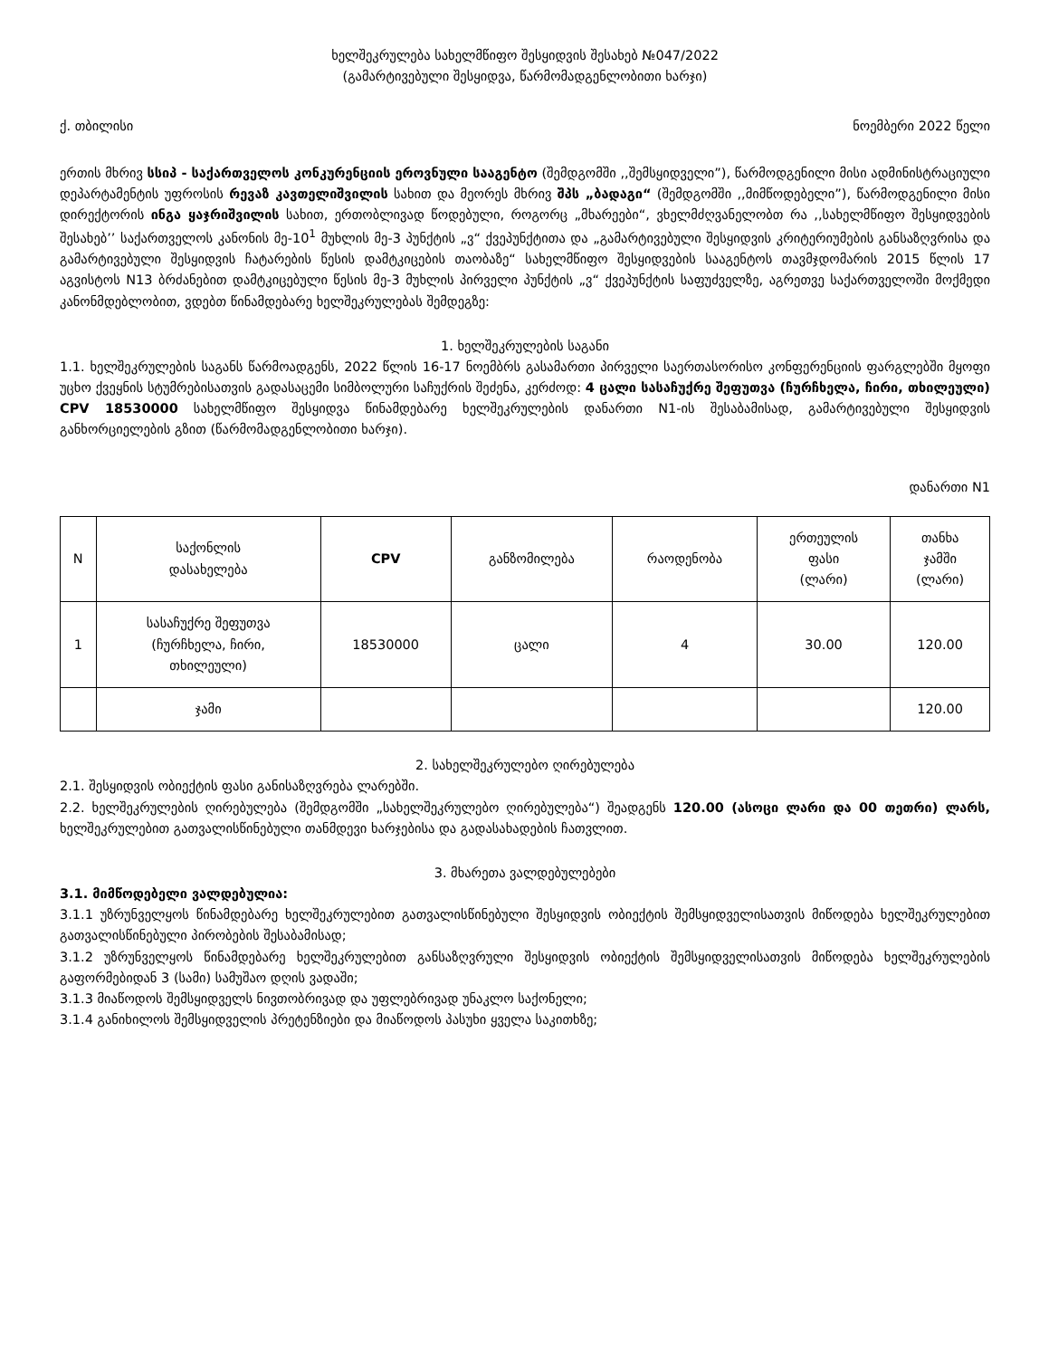ხელშეკრულება სახელმწიფო შესყიდვის შესახებ №047/2022
(გამარტივებული შესყიდვა, წარმომადგენლობითი ხარჯი)
ქ. თბილისი ნოემბერი 2022 წელი
ერთის მხრივ სსიპ - საქართველოს კონკურენციის ეროვნული სააგენტო (შემდგომში ,,შემსყიდველი”), წარმოდგენილი მისი ადმინისტრაციული დეპარტამენტის უფროსის რევაზ კავთელიშვილის სახით და მეორეს მხრივ შპს „ბადაგი“ (შემდგომში ,,მიმწოდებელი”), წარმოდგენილი მისი დირექტორის ინგა ყაჯრიშვილის სახით, ერთობლივად წოდებული, როგორც „მხარეები“, ვხელმძღვანელობთ რა ,,სახელმწიფო შესყიდვების შესახებ’’ საქართველოს კანონის მე-10<sup>1</sup> მუხლის მე-3 პუნქტის „ვ“ ქვეპუნქტითა და „გამარტივებული შესყიდვის კრიტერიუმების განსაზღვრისა და გამარტივებული შესყიდვის ჩატარების წესის დამტკიცების თაობაზე“ სახელმწიფო შესყიდვების სააგენტოს თავმჯდომარის 2015 წლის 17 აგვისტოს N13 ბრძანებით დამტკიცებული წესის მე-3 მუხლის პირველი პუნქტის „ვ“ ქვეპუნქტის საფუძველზე, აგრეთვე საქართველოში მოქმედი კანონმდებლობით, ვდებთ წინამდებარე ხელშეკრულებას შემდეგზე:
1. ხელშეკრულების საგანი
1.1. ხელშეკრულების საგანს წარმოადგენს, 2022 წლის 16-17 ნოემბრს გასამართი პირველი საერთასორისო კონფერენციის ფარგლებში მყოფი უცხო ქვეყნის სტუმრებისათვის გადასაცემი სიმბოლური საჩუქრის შეძენა, კერძოდ: 4 ცალი სასაჩუქრე შეფუთვა (ჩურჩხელა, ჩირი, თხილეული) CPV 18530000 სახელმწიფო შესყიდვა წინამდებარე ხელშეკრულების დანართი N1-ის შესაბამისად, გამარტივებული შესყიდვის განხორციელების გზით (წარმომადგენლობითი ხარჯი).
დანართი N1
| N | საქონლის დასახელება | CPV | განზომილება | რაოდენობა | ერთეულის ფასი (ლარი) | თანხა ჯამში (ლარი) |
| --- | --- | --- | --- | --- | --- | --- |
| 1 | სასაჩუქრე შეფუთვა (ჩურჩხელა, ჩირი, თხილეული) | 18530000 | ცალი | 4 | 30.00 | 120.00 |
| | ჯამი | | | | | 120.00 |
2. სახელშეკრულებო ღირებულება
2.1. შესყიდვის ობიექტის ფასი განისაზღვრება ლარებში.
2.2. ხელშეკრულების ღირებულება (შემდგომში „სახელშეკრულებო ღირებულება“) შეადგენს 120.00 (ასოცი ლარი და 00 თეთრი) ლარს, ხელშეკრულებით გათვალისწინებული თანმდევი ხარჯებისა და გადასახადების ჩათვლით.
3. მხარეთა ვალდებულებები
3.1. მიმწოდებელი ვალდებულია:
3.1.1 უზრუნველყოს წინამდებარე ხელშეკრულებით გათვალისწინებული შესყიდვის ობიექტის შემსყიდველისათვის მიწოდება ხელშეკრულებით გათვალისწინებული პირობების შესაბამისად;
3.1.2 უზრუნველყოს წინამდებარე ხელშეკრულებით განსაზღვრული შესყიდვის ობიექტის შემსყიდველისათვის მიწოდება ხელშეკრულების გაფორმებიდან 3 (სამი) სამუშაო დღის ვადაში;
3.1.3 მიაწოდოს შემსყიდველს ნივთობრივად და უფლებრივად უნაკლო საქონელი;
3.1.4 განიხილოს შემსყიდველის პრეტენზიები და მიაწოდოს პასუხი ყველა საკითხზე;